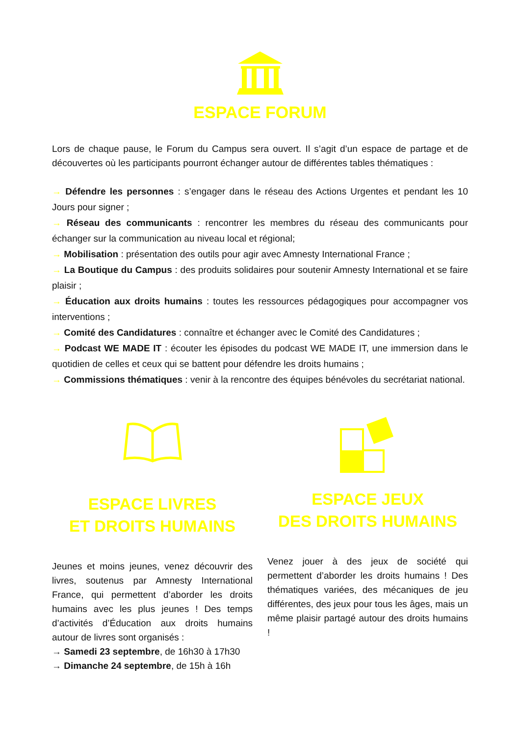ESPACE FORUM
Lors de chaque pause, le Forum du Campus sera ouvert. Il s’agit d’un espace de partage et de découvertes où les participants pourront échanger autour de différentes tables thématiques :
→ Défendre les personnes : s’engager dans le réseau des Actions Urgentes et pendant les 10 Jours pour signer ;
→ Réseau des communicants : rencontrer les membres du réseau des communicants pour échanger sur la communication au niveau local et régional;
→ Mobilisation : présentation des outils pour agir avec Amnesty International France ;
→ La Boutique du Campus : des produits solidaires pour soutenir Amnesty International et se faire plaisir ;
→ Éducation aux droits humains : toutes les ressources pédagogiques pour accompagner vos interventions ;
→ Comité des Candidatures : connaître et échanger avec le Comité des Candidatures ;
→ Podcast WE MADE IT : écouter les épisodes du podcast WE MADE IT, une immersion dans le quotidien de celles et ceux qui se battent pour défendre les droits humains ;
→ Commissions thématiques : venir à la rencontre des équipes bénévoles du secrétariat national.
ESPACE LIVRES
ET DROITS HUMAINS
Jeunes et moins jeunes, venez découvrir des livres, soutenus par Amnesty International France, qui permettent d’aborder les droits humains avec les plus jeunes ! Des temps d’activités d’Éducation aux droits humains autour de livres sont organisés :
→ Samedi 23 septembre, de 16h30 à 17h30
→ Dimanche 24 septembre, de 15h à 16h
ESPACE JEUX
DES DROITS HUMAINS
Venez jouer à des jeux de société qui permettent d’aborder les droits humains ! Des thématiques variées, des mécaniques de jeu différentes, des jeux pour tous les âges, mais un même plaisir partagé autour des droits humains !